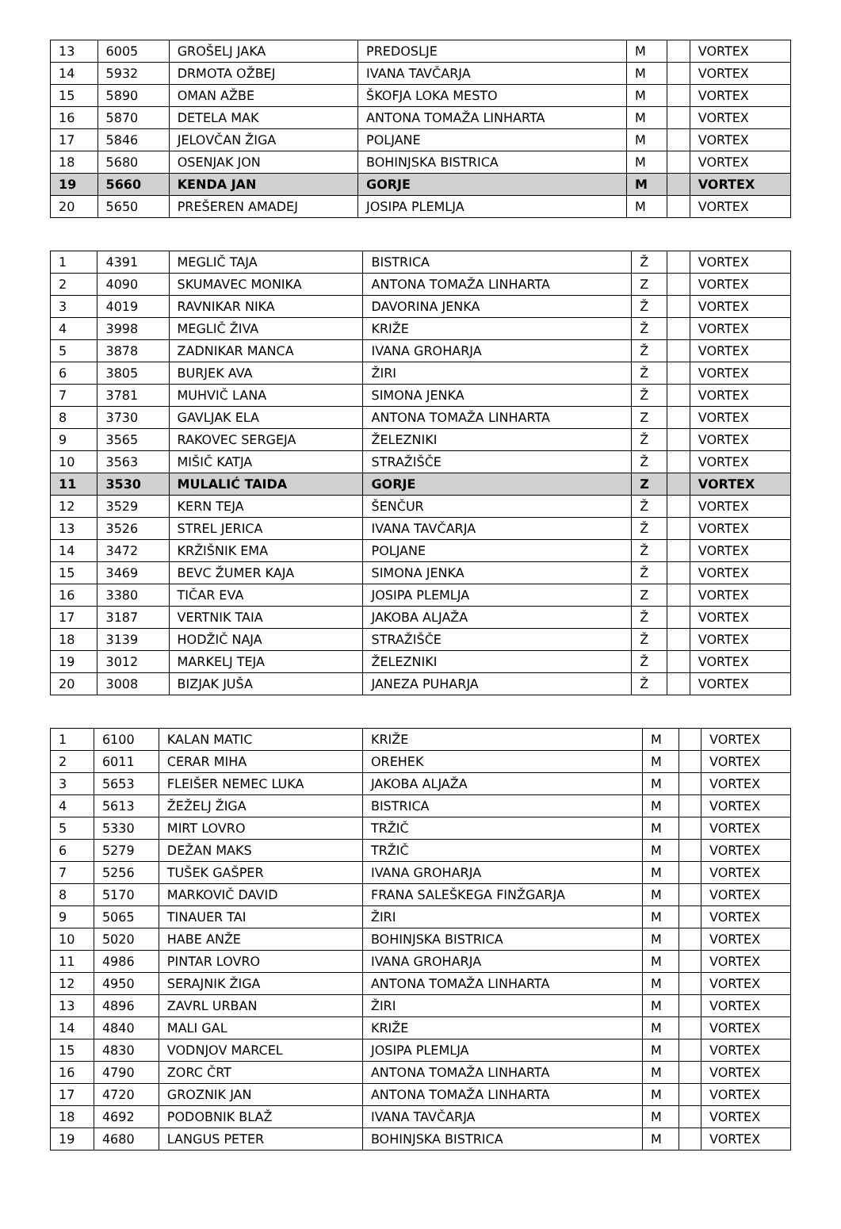| 13 | 6005 | GROŠELJ JAKA | PREDOSLJE | M | | VORTEX |
| 14 | 5932 | DRMOTA OŽBEJ | IVANA TAVČARJA | M | | VORTEX |
| 15 | 5890 | OMAN AŽBE | ŠKOFJA LOKA MESTO | M | | VORTEX |
| 16 | 5870 | DETELA MAK | ANTONA TOMAŽA LINHARTA | M | | VORTEX |
| 17 | 5846 | JELOVČAN ŽIGA | POLJANE | M | | VORTEX |
| 18 | 5680 | OSENJAK JON | BOHINJSKA BISTRICA | M | | VORTEX |
| 19 | 5660 | KENDA JAN | GORJE | M | | VORTEX |
| 20 | 5650 | PREŠEREN AMADEJ | JOSIPA PLEMLJA | M | | VORTEX |
| 1 | 4391 | MEGLIČ TAJA | BISTRICA | Ž | | VORTEX |
| 2 | 4090 | SKUMAVEC MONIKA | ANTONA TOMAŽA LINHARTA | Z | | VORTEX |
| 3 | 4019 | RAVNIKAR NIKA | DAVORINA JENKA | Ž | | VORTEX |
| 4 | 3998 | MEGLIČ ŽIVA | KRIŽE | Ž | | VORTEX |
| 5 | 3878 | ZADNIKAR MANCA | IVANA GROHARJA | Ž | | VORTEX |
| 6 | 3805 | BURJEK AVA | ŽIRI | Ž | | VORTEX |
| 7 | 3781 | MUHVIČ LANA | SIMONA JENKA | Ž | | VORTEX |
| 8 | 3730 | GAVLJAK ELA | ANTONA TOMAŽA LINHARTA | Z | | VORTEX |
| 9 | 3565 | RAKOVEC SERGEJA | ŽELEZNIKI | Ž | | VORTEX |
| 10 | 3563 | MIŠIČ KATJA | STRAŽIŠČE | Ž | | VORTEX |
| 11 | 3530 | MULALIĆ TAIDA | GORJE | Z | | VORTEX |
| 12 | 3529 | KERN TEJA | ŠENČUR | Ž | | VORTEX |
| 13 | 3526 | STREL JERICA | IVANA TAVČARJA | Ž | | VORTEX |
| 14 | 3472 | KRŽIŠNIK EMA | POLJANE | Ž | | VORTEX |
| 15 | 3469 | BEVC ŽUMER KAJA | SIMONA JENKA | Ž | | VORTEX |
| 16 | 3380 | TIČAR EVA | JOSIPA PLEMLJA | Z | | VORTEX |
| 17 | 3187 | VERTNIK TAIA | JAKOBA ALJAŽA | Ž | | VORTEX |
| 18 | 3139 | HODŽIČ NAJA | STRAŽIŠČE | Ž | | VORTEX |
| 19 | 3012 | MARKELJ TEJA | ŽELEZNIKI | Ž | | VORTEX |
| 20 | 3008 | BIZJAK JUŠA | JANEZA PUHARJA | Ž | | VORTEX |
| 1 | 6100 | KALAN MATIC | KRIŽE | M | | VORTEX |
| 2 | 6011 | CERAR MIHA | OREHEK | M | | VORTEX |
| 3 | 5653 | FLEIŠER NEMEC LUKA | JAKOBA ALJAŽA | M | | VORTEX |
| 4 | 5613 | ŽEŽELJ ŽIGA | BISTRICA | M | | VORTEX |
| 5 | 5330 | MIRT LOVRO | TRŽIČ | M | | VORTEX |
| 6 | 5279 | DEŽAN MAKS | TRŽIČ | M | | VORTEX |
| 7 | 5256 | TUŠEK GAŠPER | IVANA GROHARJA | M | | VORTEX |
| 8 | 5170 | MARKOVIČ DAVID | FRANA SALEŠKEGA FINŽGARJA | M | | VORTEX |
| 9 | 5065 | TINAUER TAI | ŽIRI | M | | VORTEX |
| 10 | 5020 | HABE ANŽE | BOHINJSKA BISTRICA | M | | VORTEX |
| 11 | 4986 | PINTAR LOVRO | IVANA GROHARJA | M | | VORTEX |
| 12 | 4950 | SERAJNIK ŽIGA | ANTONA TOMAŽA LINHARTA | M | | VORTEX |
| 13 | 4896 | ZAVRL URBAN | ŽIRI | M | | VORTEX |
| 14 | 4840 | MALI GAL | KRIŽE | M | | VORTEX |
| 15 | 4830 | VODNJOV MARCEL | JOSIPA PLEMLJA | M | | VORTEX |
| 16 | 4790 | ZORC ČRT | ANTONA TOMAŽA LINHARTA | M | | VORTEX |
| 17 | 4720 | GROZNIK JAN | ANTONA TOMAŽA LINHARTA | M | | VORTEX |
| 18 | 4692 | PODOBNIK BLAŽ | IVANA TAVČARJA | M | | VORTEX |
| 19 | 4680 | LANGUS PETER | BOHINJSKA BISTRICA | M | | VORTEX |